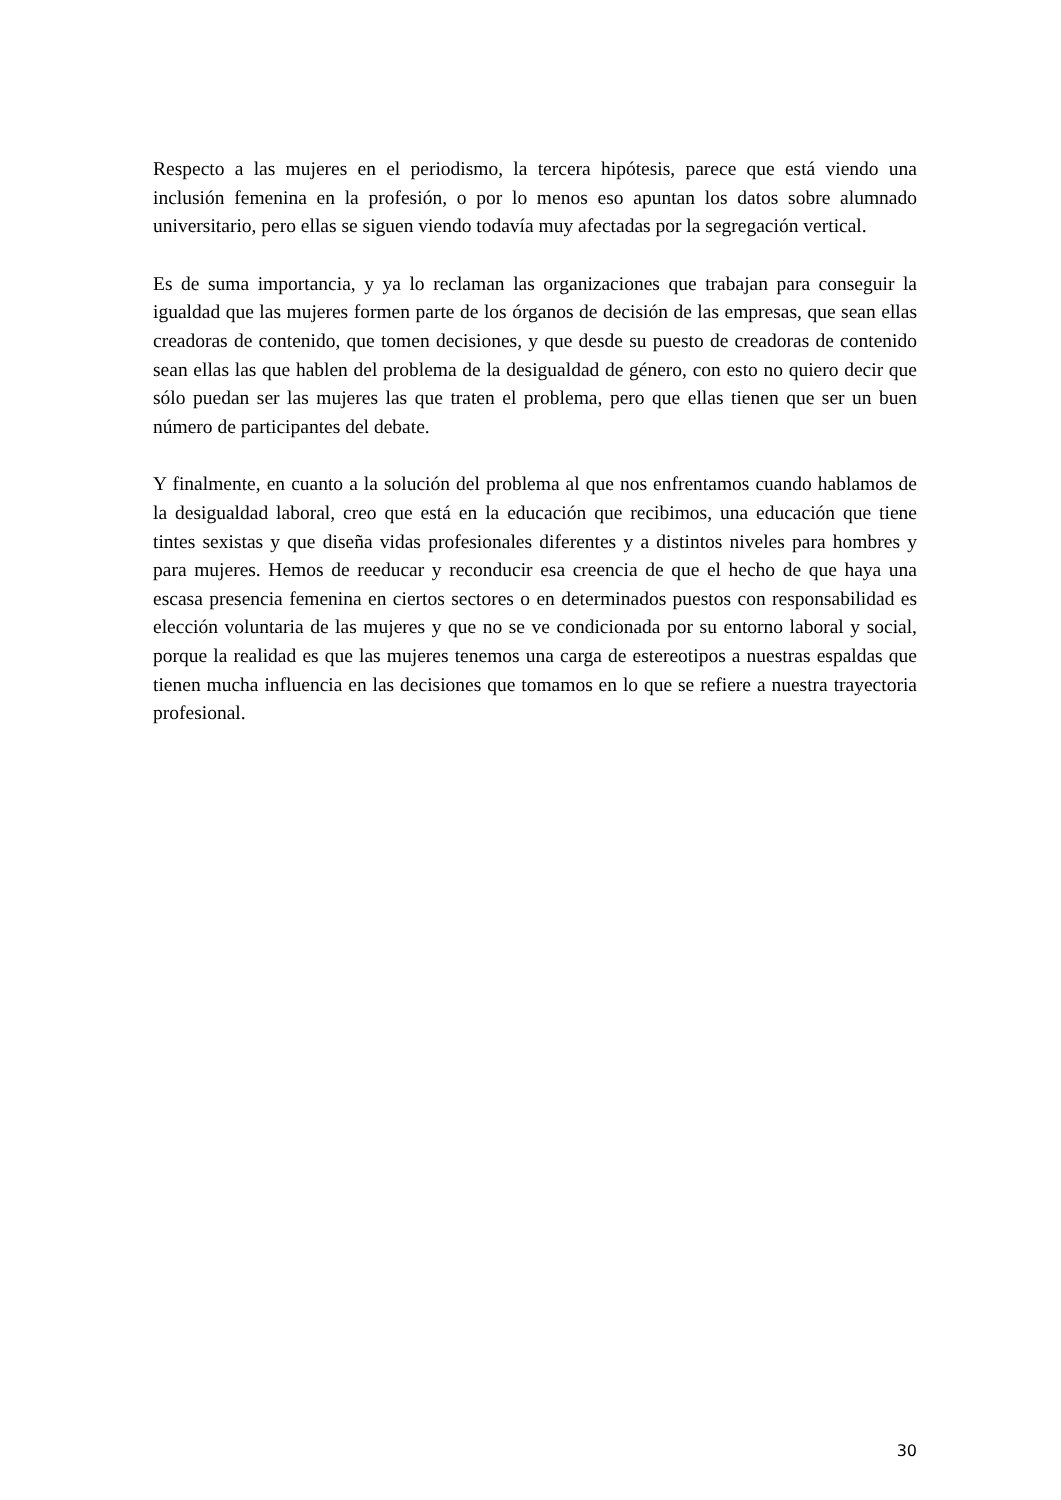Respecto a las mujeres en el periodismo, la tercera hipótesis, parece que está viendo una inclusión femenina en la profesión, o por lo menos eso apuntan los datos sobre alumnado universitario, pero ellas se siguen viendo todavía muy afectadas por la segregación vertical.
Es de suma importancia, y ya lo reclaman las organizaciones que trabajan para conseguir la igualdad que las mujeres formen parte de los órganos de decisión de las empresas, que sean ellas creadoras de contenido, que tomen decisiones, y que desde su puesto de creadoras de contenido sean ellas las que hablen del problema de la desigualdad de género, con esto no quiero decir que sólo puedan ser las mujeres las que traten el problema, pero que ellas tienen que ser un buen número de participantes del debate.
Y finalmente, en cuanto a la solución del problema al que nos enfrentamos cuando hablamos de la desigualdad laboral, creo que está en la educación que recibimos, una educación que tiene tintes sexistas y que diseña vidas profesionales diferentes y a distintos niveles para hombres y para mujeres. Hemos de reeducar y reconducir esa creencia de que el hecho de que haya una escasa presencia femenina en ciertos sectores o en determinados puestos con responsabilidad es elección voluntaria de las mujeres y que no se ve condicionada por su entorno laboral y social, porque la realidad es que las mujeres tenemos una carga de estereotipos a nuestras espaldas que tienen mucha influencia en las decisiones que tomamos en lo que se refiere a nuestra trayectoria profesional.
30